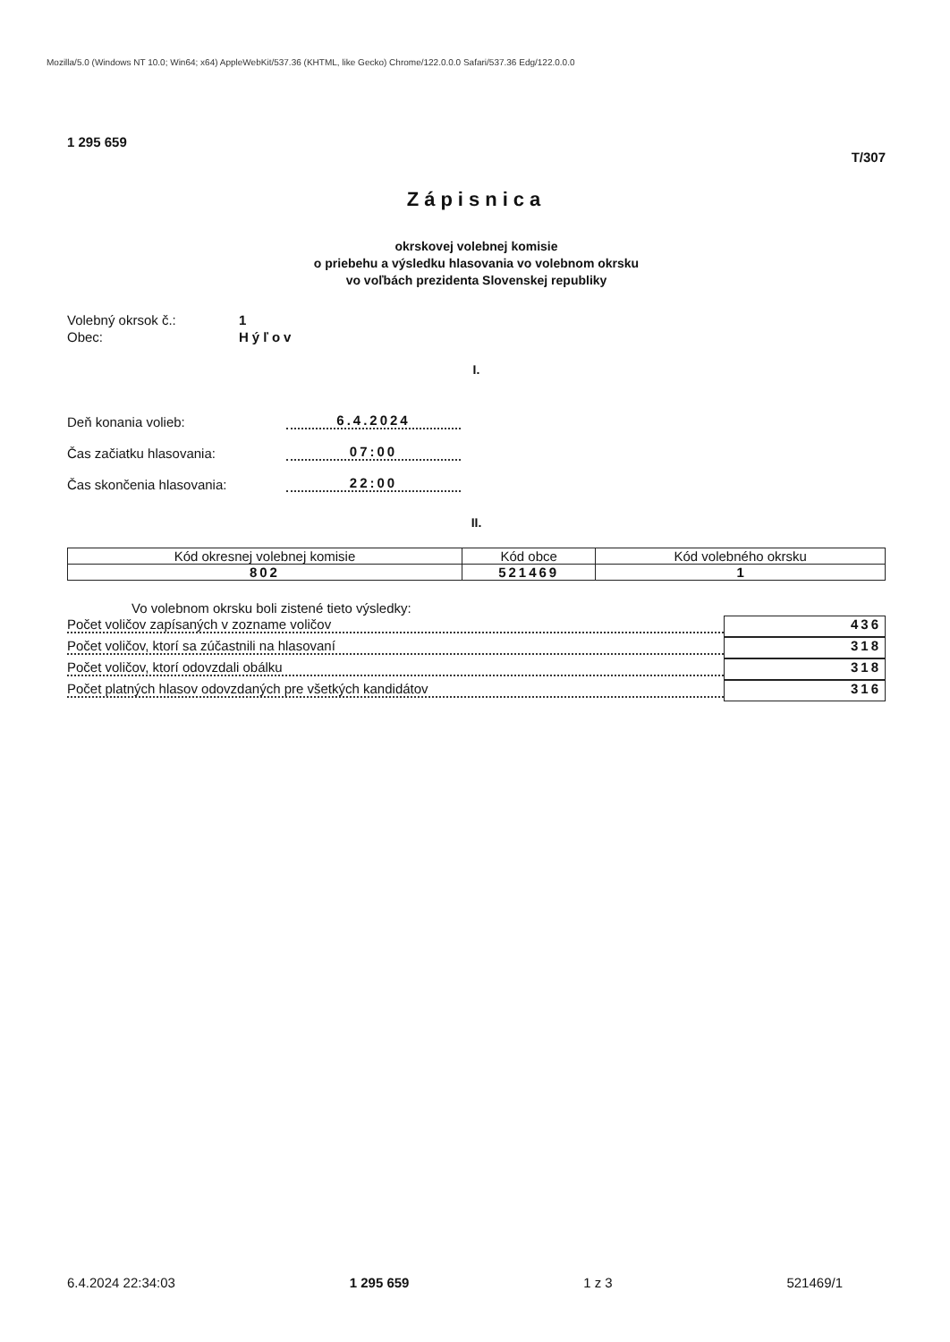Mozilla/5.0 (Windows NT 10.0; Win64; x64) AppleWebKit/537.36 (KHTML, like Gecko) Chrome/122.0.0.0 Safari/537.36 Edg/122.0.0.0
1 295 659
T/307
Zápisnica
okrskovej volebnej komisie
o priebehu a výsledku hlasovania vo volebnom okrsku
vo voľbách prezidenta Slovenskej republiky
Volebný okrsok č.: 1
Obec: Hýľov
I.
Deň konania volieb: 6.4.2024
Čas začiatku hlasovania: 07:00
Čas skončenia hlasovania: 22:00
II.
| Kód okresnej volebnej komisie | Kód obce | Kód volebného okrsku |
| --- | --- | --- |
| 802 | 521469 | 1 |
Vo volebnom okrsku boli zistené tieto výsledky:
Počet voličov zapísaných v zozname voličov 436
Počet voličov, ktorí sa zúčastnili na hlasovaní 318
Počet voličov, ktorí odovzdali obálku 318
Počet platných hlasov odovzdaných pre všetkých kandidátov 316
6.4.2024 22:34:03 1 295 659 1 z 3 521469/1